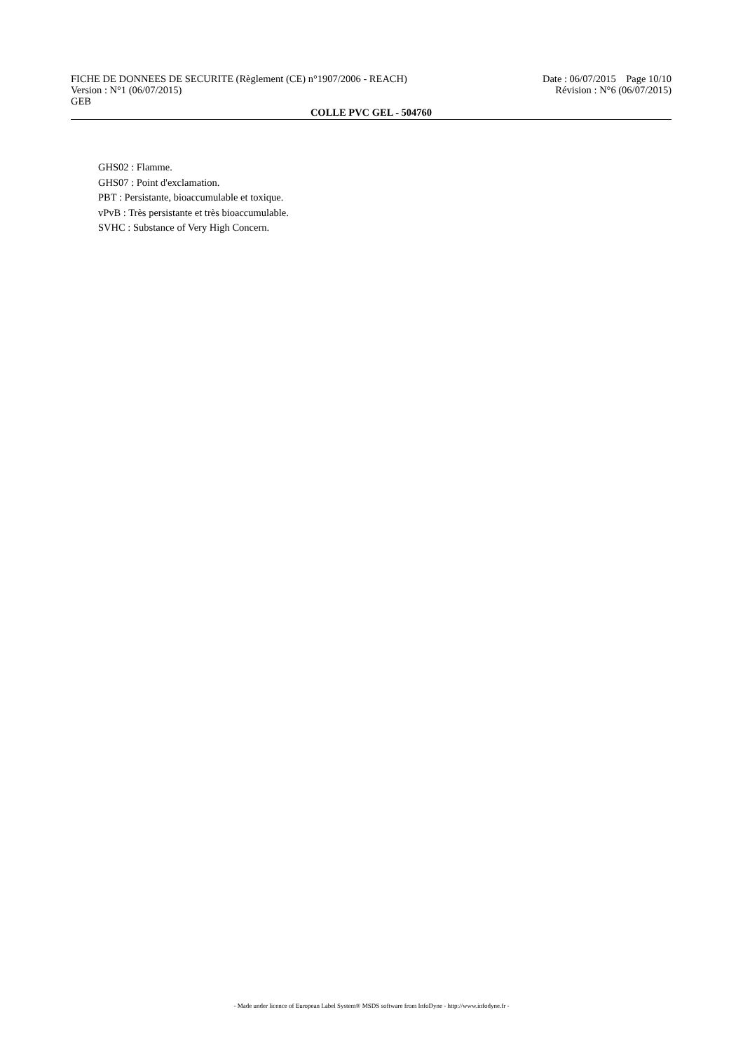FICHE DE DONNEES DE SECURITE (Règlement (CE) n°1907/2006 - REACH) Date : 06/07/2015 Page 10/10
Version : N°1 (06/07/2015) Révision : N°6 (06/07/2015)
GEB
COLLE PVC GEL - 504760
GHS02 : Flamme.
GHS07 : Point d'exclamation.
PBT : Persistante, bioaccumulable et toxique.
vPvB : Très persistante et très bioaccumulable.
SVHC : Substance of Very High Concern.
- Made under licence of European Label System® MSDS software from InfoDyne - http://www.infodyne.fr -